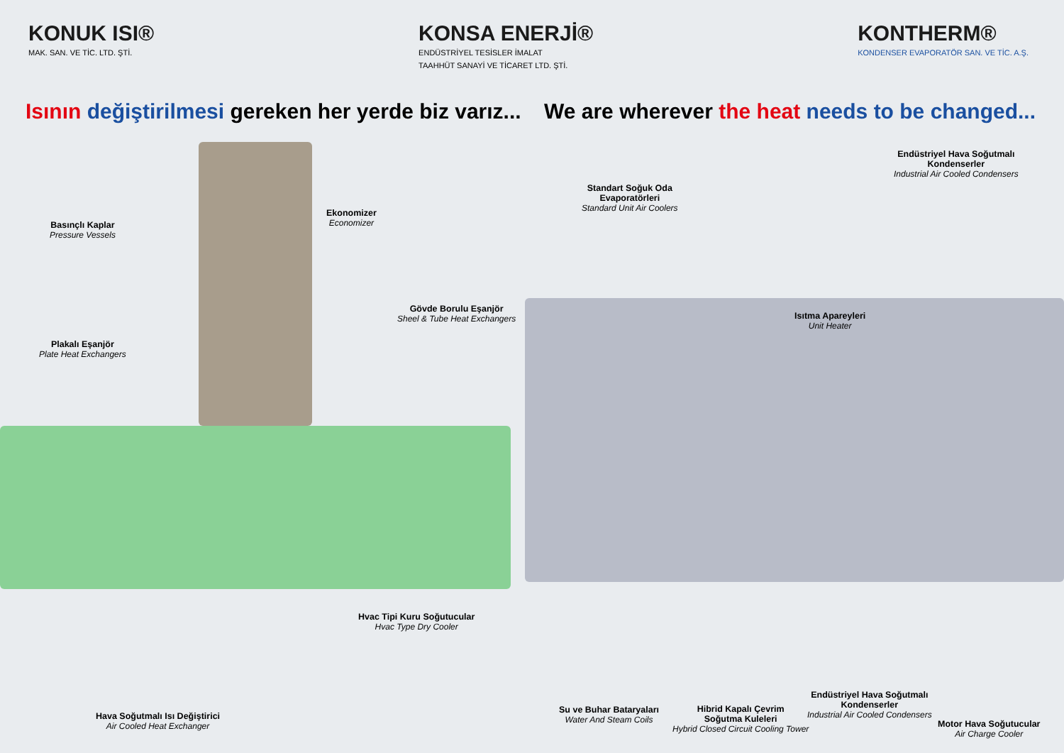KONUK ISI®
MAK. SAN. VE TİC. LTD. ŞTİ.
KONSA ENERJİ®
ENDÜSTRİYEL TESİSLER İMALAT
TAAHHÜT SANAYİ VE TİCARET LTD. ŞTİ.
KONTHERM®
KONDENSER EVAPORATÖR SAN. VE TİC. A.Ş.
Isının değiştirilmesi gereken her yerde biz varız...
We are wherever the heat needs to be changed...
Basınçlı Kaplar
Pressure Vessels
Plakalı Eşanjör
Plate Heat Exchangers
Ekonomizer
Economizer
Gövde Borulu Eşanjör
Sheel & Tube Heat Exchangers
Standart Soğuk Oda
Evaporatörleri
Standard Unit Air Coolers
Isıtma Apareyleri
Unit Heater
Endüstriyel Hava Soğutmalı
Kondenserler
Industrial Air Cooled Condensers
Hvac Tipi Kuru Soğutucular
Hvac Type Dry Cooler
Hava Soğutmalı Isı Değiştirici
Air Cooled Heat Exchanger
Su ve Buhar Bataryaları
Water And Steam Coils
Hibrid Kapalı Çevrim
Soğutma Kuleleri
Hybrid Closed Circuit Cooling Tower
Endüstriyel Hava Soğutmalı
Kondenserler
Industrial Air Cooled Condensers
Motor Hava Soğutucular
Air Charge Cooler